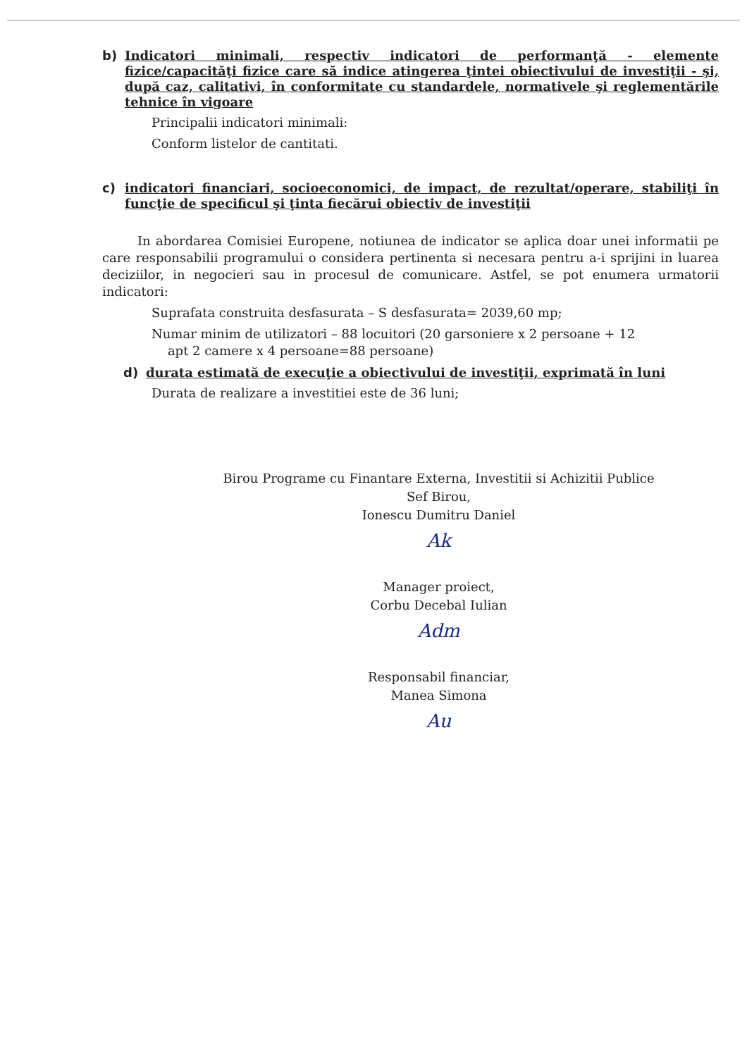b)
Indicatori minimali, respectiv indicatori de performanţă - elemente fizice/capacităţi fizice care să indice atingerea ţintei obiectivului de investiţii - şi, după caz, calitativi, în conformitate cu standardele, normativele şi reglementările tehnice în vigoare
Principalii indicatori minimali:
Conform listelor de cantitati.
c)
indicatori financiari, socioeconomici, de impact, de rezultat/operare, stabiliţi în funcţie de specificul şi ţinta fiecărui obiectiv de investiţii
In abordarea Comisiei Europene, notiunea de indicator se aplica doar unei informatii pe care responsabilii programului o considera pertinenta si necesara pentru a-i sprijini in luarea deciziilor, in negocieri sau in procesul de comunicare. Astfel, se pot enumera urmatorii indicatori:
Suprafata construita desfasurata – S desfasurata= 2039,60 mp;
Numar minim de utilizatori – 88 locuitori (20 garsoniere x 2 persoane + 12
apt 2 camere x 4 persoane=88 persoane)
d)
durata estimată de execuţie a obiectivului de investiţii, exprimată în luni
Durata de realizare a investitiei este de 36 luni;
Birou Programe cu Finantare Externa, Investitii si Achizitii Publice
Sef Birou,
Ionescu Dumitru Daniel
Ak
Manager proiect,
Corbu Decebal Iulian
Adm
Responsabil financiar,
Manea Simona
Au